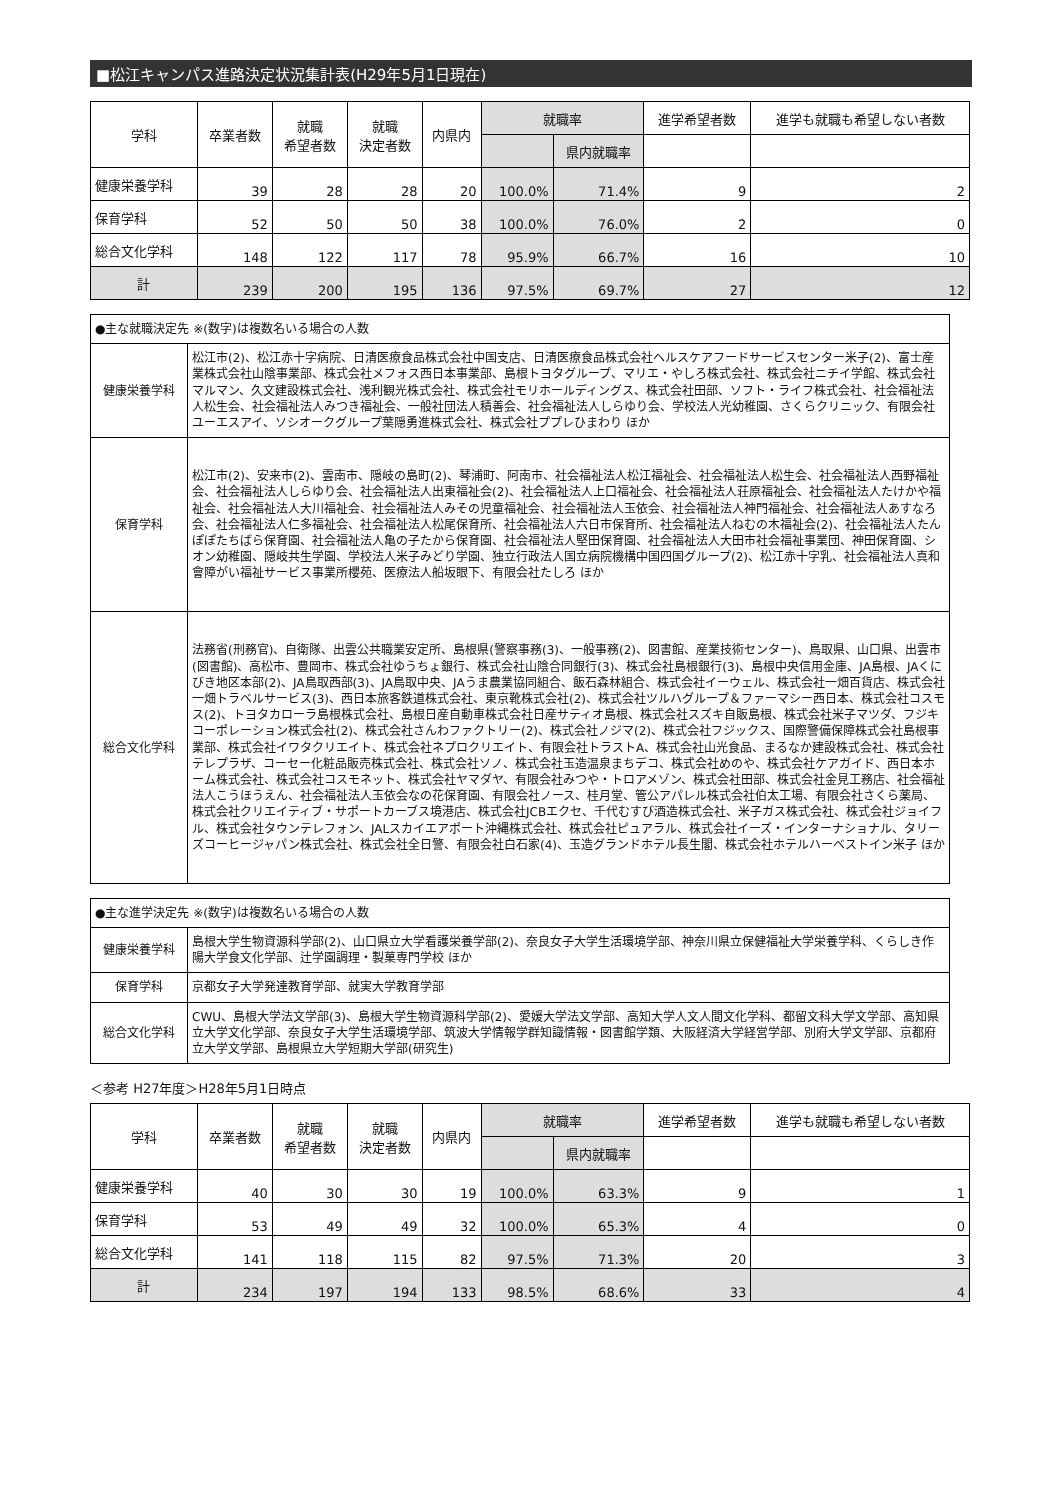■松江キャンパス進路決定状況集計表(H29年5月1日現在)
| 学科 | 卒業者数 | 就職 希望者数 | 就職 決定者数 | 内県内 | 就職率 | | 進学希望者数 | 進学も就職も希望しない者数 |
| --- | --- | --- | --- | --- | --- | --- | --- | --- |
| | | | | | | 県内就職率 | | |
| 健康栄養学科 | 39 | 28 | 28 | 20 | 100.0% | 71.4% | 9 | 2 |
| 保育学科 | 52 | 50 | 50 | 38 | 100.0% | 76.0% | 2 | 0 |
| 総合文化学科 | 148 | 122 | 117 | 78 | 95.9% | 66.7% | 16 | 10 |
| 計 | 239 | 200 | 195 | 136 | 97.5% | 69.7% | 27 | 12 |
| ●主な就職決定先 ※(数字)は複数名いる場合の人数 | |
| 健康栄養学科 | 松江市(2)、松江赤十字病院、日清医療食品株式会社中国支店、日清医療食品株式会社ヘルスケアフードサービスセンター米子(2)、富士産業株式会社山陰事業部、株式会社メフォス西日本事業部、島根トヨタグループ、マリエ・やしろ株式会社、株式会社ニチイ学館、株式会社マルマン、久文建設株式会社、浅利観光株式会社、株式会社モリホールディングス、株式会社田部、ソフト・ライフ株式会社、社会福祉法人松生会、社会福祉法人みつき福祉会、一般社団法人積善会、社会福祉法人しらゆり会、学校法人光幼稚園、さくらクリニック、有限会社ユーエスアイ、ソシオークグループ葉隠勇進株式会社、株式会社ププレひまわり ほか |
| 保育学科 | 松江市(2)、安来市(2)、雲南市、隠岐の島町(2)、琴浦町、阿南市、社会福祉法人松江福祉会、社会福祉法人松生会、社会福祉法人西野福祉会、社会福祉法人しらゆり会、社会福祉法人出東福祉会(2)、社会福祉法人上口福祉会、社会福祉法人荘原福祉会、社会福祉法人たけかや福祉会、社会福祉法人大川福祉会、社会福祉法人みその児童福祉会、社会福祉法人玉依会、社会福祉法人神門福祉会、社会福祉法人あすなろ会、社会福祉法人仁多福祉会、社会福祉法人松尾保育所、社会福祉法人六日市保育所、社会福祉法人ねむの木福祉会(2)、社会福祉法人たんぽぽたちばら保育園、社会福祉法人亀の子たから保育園、社会福祉法人堅田保育園、社会福祉法人大田市社会福祉事業団、神田保育園、シオン幼稚園、隠岐共生学園、学校法人米子みどり学園、独立行政法人国立病院機構中国四国グループ(2)、松江赤十字乳、社会福祉法人真和會障がい福祉サービス事業所櫻苑、医療法人船坂眼下、有限会社たしろ ほか |
| 総合文化学科 | 法務省(刑務官)、自衛隊、出雲公共職業安定所、島根県(警察事務(3)、一般事務(2)、図書館、産業技術センター)、鳥取県、山口県、出雲市(図書館)、高松市、豊岡市、株式会社ゆうちょ銀行、株式会社山陰合同銀行(3)、株式会社島根銀行(3)、島根中央信用金庫、JA島根、JAくにびき地区本部(2)、JA鳥取西部(3)、JA鳥取中央、JAうま農業協同組合、飯石森林組合、株式会社イーウェル、株式会社一畑百貨店、株式会社一畑トラベルサービス(3)、西日本旅客鉄道株式会社、東京靴株式会社(2)、株式会社ツルハグループ＆ファーマシー西日本、株式会社コスモス(2)、トヨタカローラ島根株式会社、島根日産自動車株式会社日産サティオ島根、株式会社スズキ自販島根、株式会社米子マツダ、フジキコーポレーション株式会社(2)、株式会社さんわファクトリー(2)、株式会社ノジマ(2)、株式会社フジックス、国際警備保障株式会社島根事業部、株式会社イワタクリエイト、株式会社ネプロクリエイト、有限会社トラストA、株式会社山光食品、まるなか建設株式会社、株式会社テレプラザ、コーセー化粧品販売株式会社、株式会社ソノ、株式会社玉造温泉まちデコ、株式会社めのや、株式会社ケアガイド、西日本ホーム株式会社、株式会社コスモネット、株式会社ヤマダヤ、有限会社みつや・トロアメゾン、株式会社田部、株式会社金見工務店、社会福祉法人こうほうえん、社会福祉法人玉依会なの花保育園、有限会社ノース、桂月堂、管公アパレル株式会社伯太工場、有限会社さくら薬局、株式会社クリエイティブ・サポートカーブス境港店、株式会社JCBエクセ、千代むすび酒造株式会社、米子ガス株式会社、株式会社ジョイフル、株式会社タウンテレフォン、JALスカイエアポート沖縄株式会社、株式会社ピュアラル、株式会社イーズ・インターナショナル、タリーズコーヒージャパン株式会社、株式会社全日警、有限会社白石家(4)、玉造グランドホテル長生閣、株式会社ホテルハーベストイン米子 ほか |
| ●主な進学決定先 ※(数字)は複数名いる場合の人数 | |
| 健康栄養学科 | 島根大学生物資源科学部(2)、山口県立大学看護栄養学部(2)、奈良女子大学生活環境学部、神奈川県立保健福祉大学栄養学科、くらしき作陽大学食文化学部、辻学園調理・製菓専門学校 ほか |
| 保育学科 | 京都女子大学発達教育学部、就実大学教育学部 |
| 総合文化学科 | CWU、島根大学法文学部(3)、島根大学生物資源科学部(2)、愛媛大学法文学部、高知大学人文人間文化学科、都留文科大学文学部、高知県立大学文化学部、奈良女子大学生活環境学部、筑波大学情報学群知識情報・図書館学類、大阪経済大学経営学部、別府大学文学部、京都府立大学文学部、島根県立大学短期大学部(研究生) |
＜参考 H27年度＞H28年5月1日時点
| 学科 | 卒業者数 | 就職 希望者数 | 就職 決定者数 | 内県内 | 就職率 | | 進学希望者数 | 進学も就職も希望しない者数 |
| --- | --- | --- | --- | --- | --- | --- | --- | --- |
| | | | | | | 県内就職率 | | |
| 健康栄養学科 | 40 | 30 | 30 | 19 | 100.0% | 63.3% | 9 | 1 |
| 保育学科 | 53 | 49 | 49 | 32 | 100.0% | 65.3% | 4 | 0 |
| 総合文化学科 | 141 | 118 | 115 | 82 | 97.5% | 71.3% | 20 | 3 |
| 計 | 234 | 197 | 194 | 133 | 98.5% | 68.6% | 33 | 4 |